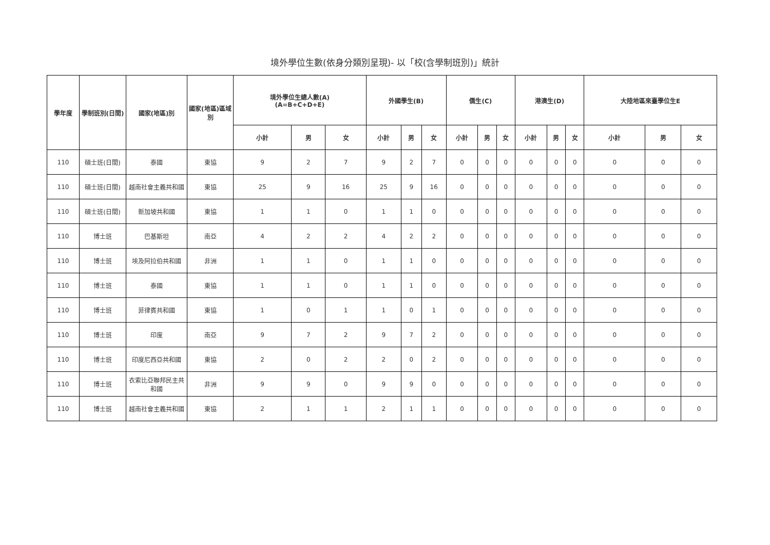境外學位生數(依身分類別呈現)- 以「校(含學制班別)」統計
| 學年度 | 學制班別(日間) | 國家(地區)別 | 國家(地區)區域別 | 境外學位生總人數(A) (A=B+C+D+E) | | | 外國學生(B) | | | 僑生(C) | | | 港澳生(D) | | | 大陸地區來臺學位生E | | |
| --- | --- | --- | --- | --- | --- | --- | --- | --- | --- | --- | --- | --- | --- | --- | --- | --- | --- | --- |
| | | | | 小計 | 男 | 女 | 小計 | 男 | 女 | 小計 | 男 | 女 | 小計 | 男 | 女 | 小計 | 男 | 女 |
| 110 | 碩士班(日間) | 泰國 | 東協 | 9 | 2 | 7 | 9 | 2 | 7 | 0 | 0 | 0 | 0 | 0 | 0 | 0 | 0 | 0 |
| 110 | 碩士班(日間) | 越南社會主義共和國 | 東協 | 25 | 9 | 16 | 25 | 9 | 16 | 0 | 0 | 0 | 0 | 0 | 0 | 0 | 0 | 0 |
| 110 | 碩士班(日間) | 新加坡共和國 | 東協 | 1 | 1 | 0 | 1 | 1 | 0 | 0 | 0 | 0 | 0 | 0 | 0 | 0 | 0 | 0 |
| 110 | 博士班 | 巴基斯坦 | 南亞 | 4 | 2 | 2 | 4 | 2 | 2 | 0 | 0 | 0 | 0 | 0 | 0 | 0 | 0 | 0 |
| 110 | 博士班 | 埃及阿拉伯共和國 | 非洲 | 1 | 1 | 0 | 1 | 1 | 0 | 0 | 0 | 0 | 0 | 0 | 0 | 0 | 0 | 0 |
| 110 | 博士班 | 泰國 | 東協 | 1 | 1 | 0 | 1 | 1 | 0 | 0 | 0 | 0 | 0 | 0 | 0 | 0 | 0 | 0 |
| 110 | 博士班 | 菲律賓共和國 | 東協 | 1 | 0 | 1 | 1 | 0 | 1 | 0 | 0 | 0 | 0 | 0 | 0 | 0 | 0 | 0 |
| 110 | 博士班 | 印度 | 南亞 | 9 | 7 | 2 | 9 | 7 | 2 | 0 | 0 | 0 | 0 | 0 | 0 | 0 | 0 | 0 |
| 110 | 博士班 | 印度尼西亞共和國 | 東協 | 2 | 0 | 2 | 2 | 0 | 2 | 0 | 0 | 0 | 0 | 0 | 0 | 0 | 0 | 0 |
| 110 | 博士班 | 衣索比亞聯邦民主共和國 | 非洲 | 9 | 9 | 0 | 9 | 9 | 0 | 0 | 0 | 0 | 0 | 0 | 0 | 0 | 0 | 0 |
| 110 | 博士班 | 越南社會主義共和國 | 東協 | 2 | 1 | 1 | 2 | 1 | 1 | 0 | 0 | 0 | 0 | 0 | 0 | 0 | 0 | 0 |